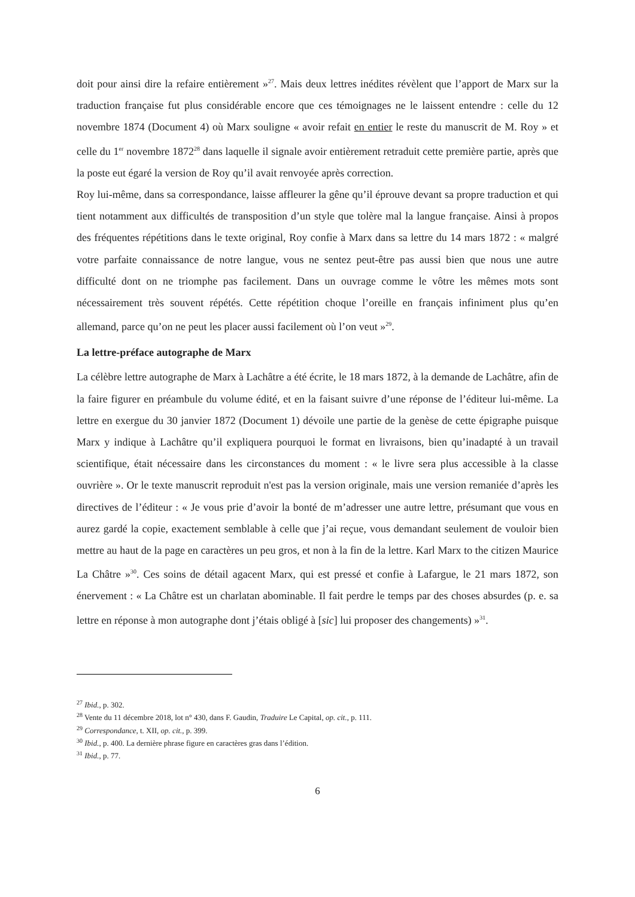doit pour ainsi dire la refaire entièrement »<sup>27</sup>. Mais deux lettres inédites révèlent que l’apport de Marx sur la traduction française fut plus considérable encore que ces témoignages ne le laissent entendre : celle du 12 novembre 1874 (Document 4) où Marx souligne « avoir refait en entier le reste du manuscrit de M. Roy » et celle du 1<sup>er</sup> novembre 1872<sup>28</sup> dans laquelle il signale avoir entièrement retraduit cette première partie, après que la poste eut égaré la version de Roy qu’il avait renvoyée après correction.
Roy lui-même, dans sa correspondance, laisse affleurer la gêne qu’il éprouve devant sa propre traduction et qui tient notamment aux difficultés de transposition d’un style que tolère mal la langue française. Ainsi à propos des fréquentes répétitions dans le texte original, Roy confie à Marx dans sa lettre du 14 mars 1872 : « malgré votre parfaite connaissance de notre langue, vous ne sentez peut-être pas aussi bien que nous une autre difficulté dont on ne triomphe pas facilement. Dans un ouvrage comme le vôtre les mêmes mots sont nécessairement très souvent répétés. Cette répétition choque l’oreille en français infiniment plus qu’en allemand, parce qu’on ne peut les placer aussi facilement où l’on veut »<sup>29</sup>.
La lettre-préface autographe de Marx
La célèbre lettre autographe de Marx à Lachâtre a été écrite, le 18 mars 1872, à la demande de Lachâtre, afin de la faire figurer en préambule du volume édité, et en la faisant suivre d’une réponse de l’éditeur lui-même. La lettre en exergue du 30 janvier 1872 (Document 1) dévoile une partie de la genèse de cette épigraphe puisque Marx y indique à Lachâtre qu’il expliquera pourquoi le format en livraisons, bien qu’inadapté à un travail scientifique, était nécessaire dans les circonstances du moment : « le livre sera plus accessible à la classe ouvrière ». Or le texte manuscrit reproduit n'est pas la version originale, mais une version remaniée d’après les directives de l’éditeur : « Je vous prie d’avoir la bonté de m’adresser une autre lettre, présumant que vous en aurez gardé la copie, exactement semblable à celle que j’ai reçue, vous demandant seulement de vouloir bien mettre au haut de la page en caractères un peu gros, et non à la fin de la lettre. Karl Marx to the citizen Maurice La Châtre »<sup>30</sup>. Ces soins de détail agacent Marx, qui est pressé et confie à Lafargue, le 21 mars 1872, son énervement : « La Châtre est un charlatan abominable. Il fait perdre le temps par des choses absurdes (p. e. sa lettre en réponse à mon autographe dont j’étais obligé à [sic] lui proposer des changements) »<sup>31</sup>.
<sup>27</sup> Ibid., p. 302.
<sup>28</sup> Vente du 11 décembre 2018, lot n° 430, dans F. Gaudin, Traduire Le Capital, op. cit., p. 111.
<sup>29</sup> Correspondance, t. XII, op. cit., p. 399.
<sup>30</sup> Ibid., p. 400. La dernière phrase figure en caractères gras dans l’édition.
<sup>31</sup> Ibid., p. 77.
6